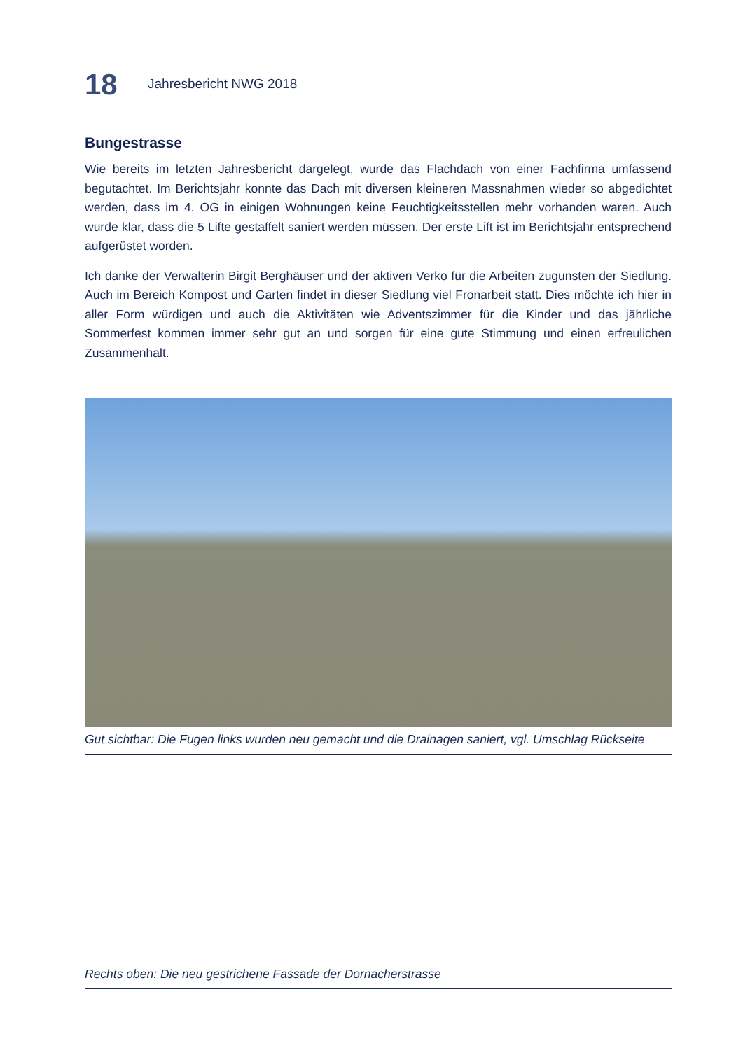18
Jahresbericht NWG 2018
Bungestrasse
Wie bereits im letzten Jahresbericht dargelegt, wurde das Flachdach von einer Fachfirma umfassend begutachtet. Im Berichtsjahr konnte das Dach mit diversen kleineren Massnahmen wieder so abgedichtet werden, dass im 4. OG in einigen Wohnungen keine Feuchtigkeitsstellen mehr vorhanden waren. Auch wurde klar, dass die 5 Lifte gestaffelt saniert werden müssen. Der erste Lift ist im Berichtsjahr entsprechend aufgerüstet worden.
Ich danke der Verwalterin Birgit Berghäuser und der aktiven Verko für die Arbeiten zugunsten der Siedlung. Auch im Bereich Kompost und Garten findet in dieser Siedlung viel Fronarbeit statt. Dies möchte ich hier in aller Form würdigen und auch die Aktivitäten wie Adventszimmer für die Kinder und das jährliche Sommerfest kommen immer sehr gut an und sorgen für eine gute Stimmung und einen erfreulichen Zusammenhalt.
Gut sichtbar: Die Fugen links wurden neu gemacht und die Drainagen saniert, vgl. Umschlag Rückseite
Rechts oben: Die neu gestrichene Fassade der Dornacherstrasse